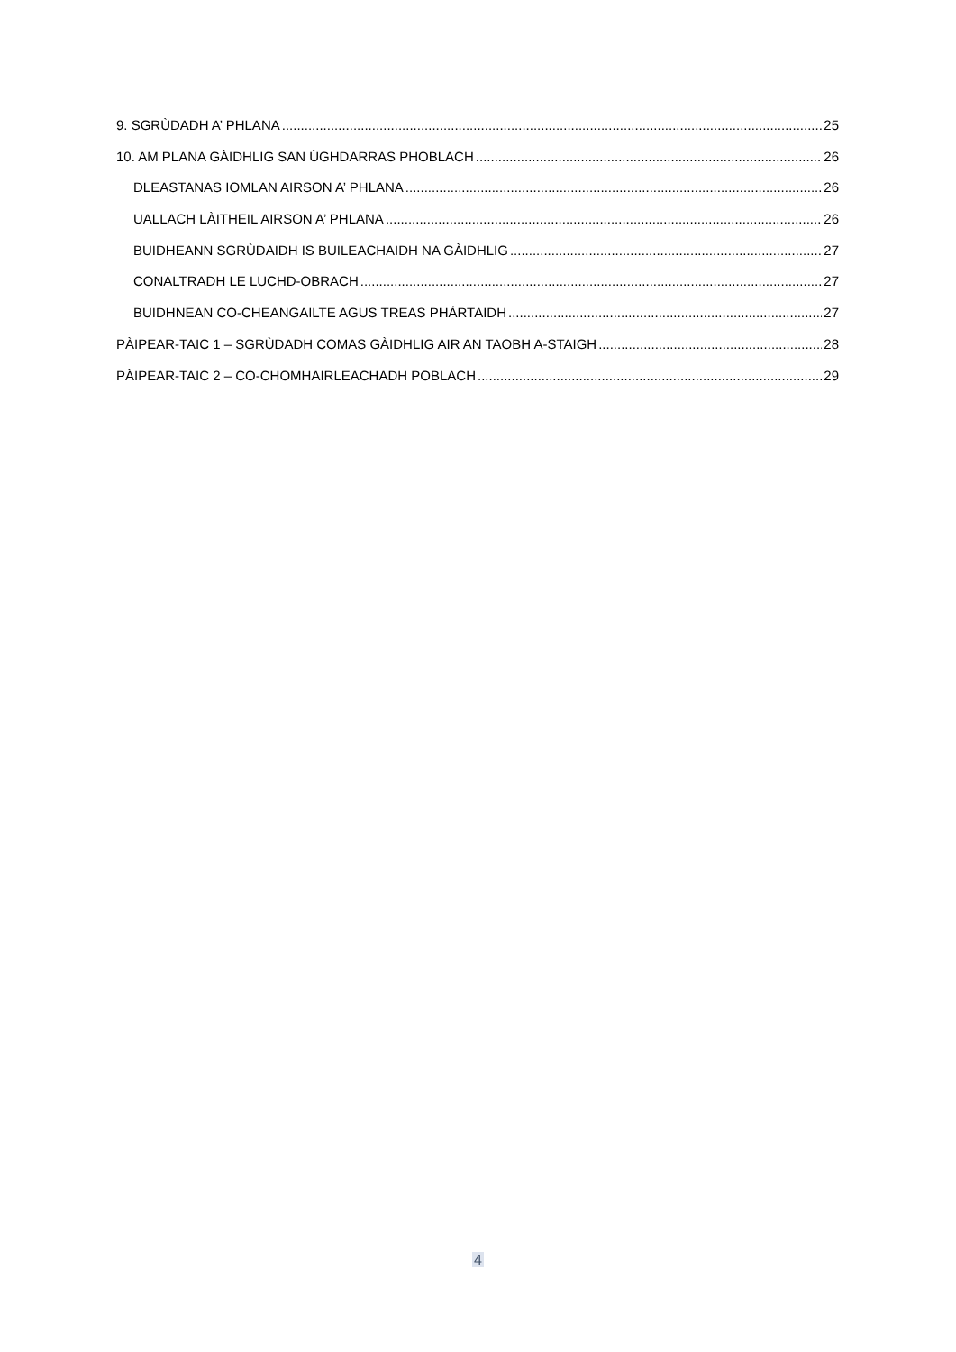9. SGRÙDADH A’ PHLANA 25
10. AM PLANA GÀIDHLIG SAN ÙGHDARRAS PHOBLACH 26
DLEASTANAS IOMLAN AIRSON A’ PHLANA 26
UALLACH LÀITHEIL AIRSON A’ PHLANA 26
BUIDHEANN SGRÙDAIDH IS BUILEACHAIDH NA GÀIDHLIG 27
CONALTRADH LE LUCHD-OBRACH 27
BUIDHNEAN CO-CHEANGAILTE AGUS TREAS PHÀRTAIDH 27
PÀIPEAR-TAIC 1 – SGRÙDADH COMAS GÀIDHLIG AIR AN TAOBH A-STAIGH 28
PÀIPEAR-TAIC 2 – CO-CHOMHAIRLEACHADH POBLACH 29
4